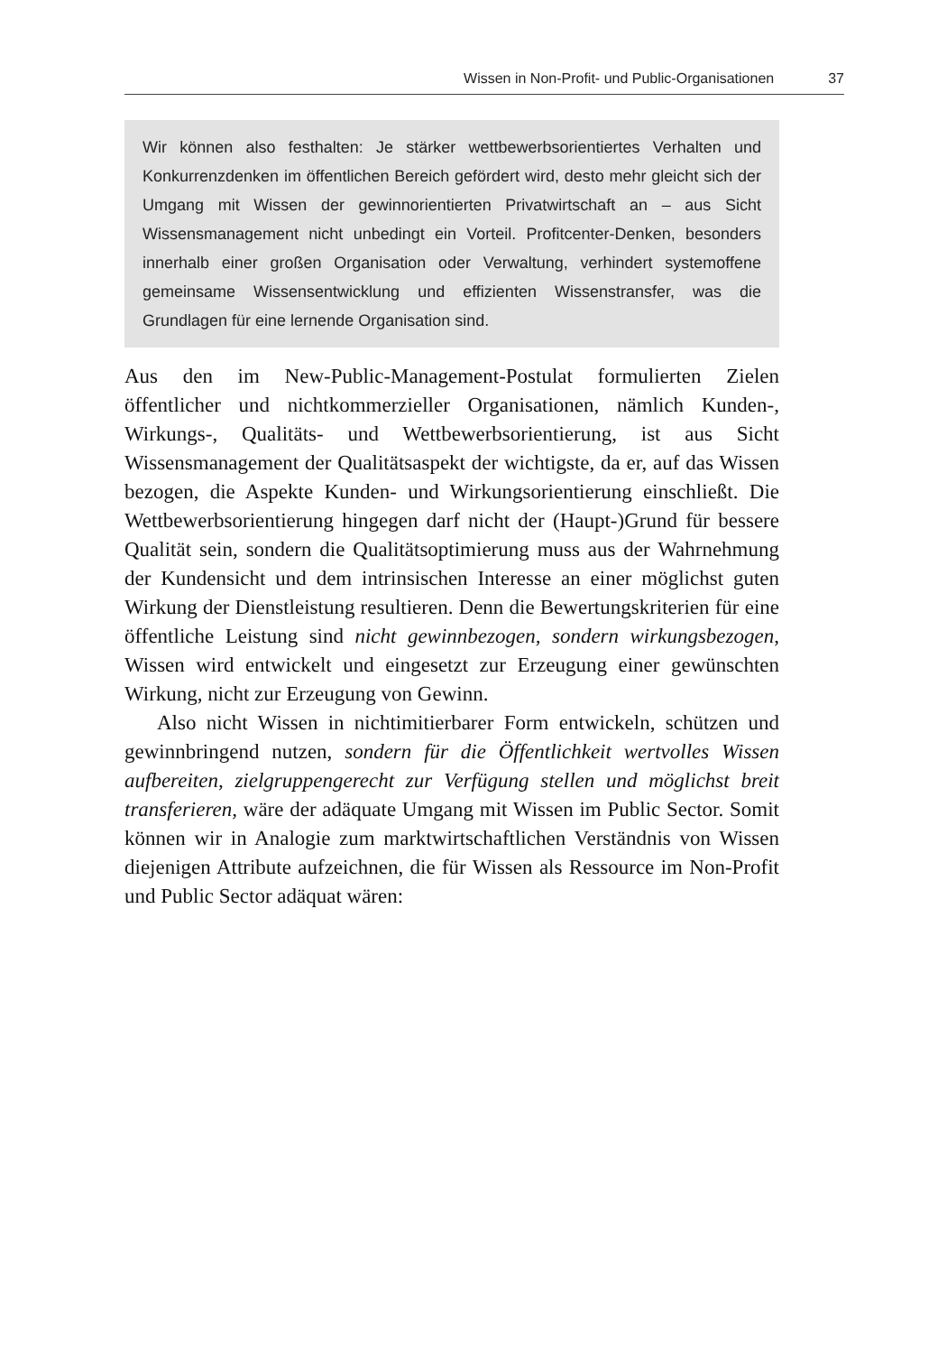Wissen in Non-Profit- und Public-Organisationen 37
Wir können also festhalten: Je stärker wettbewerbsorientiertes Verhalten und Konkurrenzdenken im öffentlichen Bereich gefördert wird, desto mehr gleicht sich der Umgang mit Wissen der gewinnorientierten Privatwirtschaft an – aus Sicht Wissensmanagement nicht unbedingt ein Vorteil. Profitcenter-Denken, besonders innerhalb einer großen Organisation oder Verwaltung, verhindert systemoffene gemeinsame Wissensentwicklung und effizienten Wissenstransfer, was die Grundlagen für eine lernende Organisation sind.
Aus den im New-Public-Management-Postulat formulierten Zielen öffentlicher und nichtkommerzieller Organisationen, nämlich Kunden-, Wirkungs-, Qualitäts- und Wettbewerbsorientierung, ist aus Sicht Wissensmanagement der Qualitätsaspekt der wichtigste, da er, auf das Wissen bezogen, die Aspekte Kunden- und Wirkungsorientierung einschließt. Die Wettbewerbsorientierung hingegen darf nicht der (Haupt-)Grund für bessere Qualität sein, sondern die Qualitätsoptimierung muss aus der Wahrnehmung der Kundensicht und dem intrinsischen Interesse an einer möglichst guten Wirkung der Dienstleistung resultieren. Denn die Bewertungskriterien für eine öffentliche Leistung sind nicht gewinnbezogen, sondern wirkungsbezogen, Wissen wird entwickelt und eingesetzt zur Erzeugung einer gewünschten Wirkung, nicht zur Erzeugung von Gewinn.
Also nicht Wissen in nichtimitierbarer Form entwickeln, schützen und gewinnbringend nutzen, sondern für die Öffentlichkeit wertvolles Wissen aufbereiten, zielgruppengerecht zur Verfügung stellen und möglichst breit transferieren, wäre der adäquate Umgang mit Wissen im Public Sector. Somit können wir in Analogie zum marktwirtschaftlichen Verständnis von Wissen diejenigen Attribute aufzeichnen, die für Wissen als Ressource im Non-Profit und Public Sector adäquat wären: